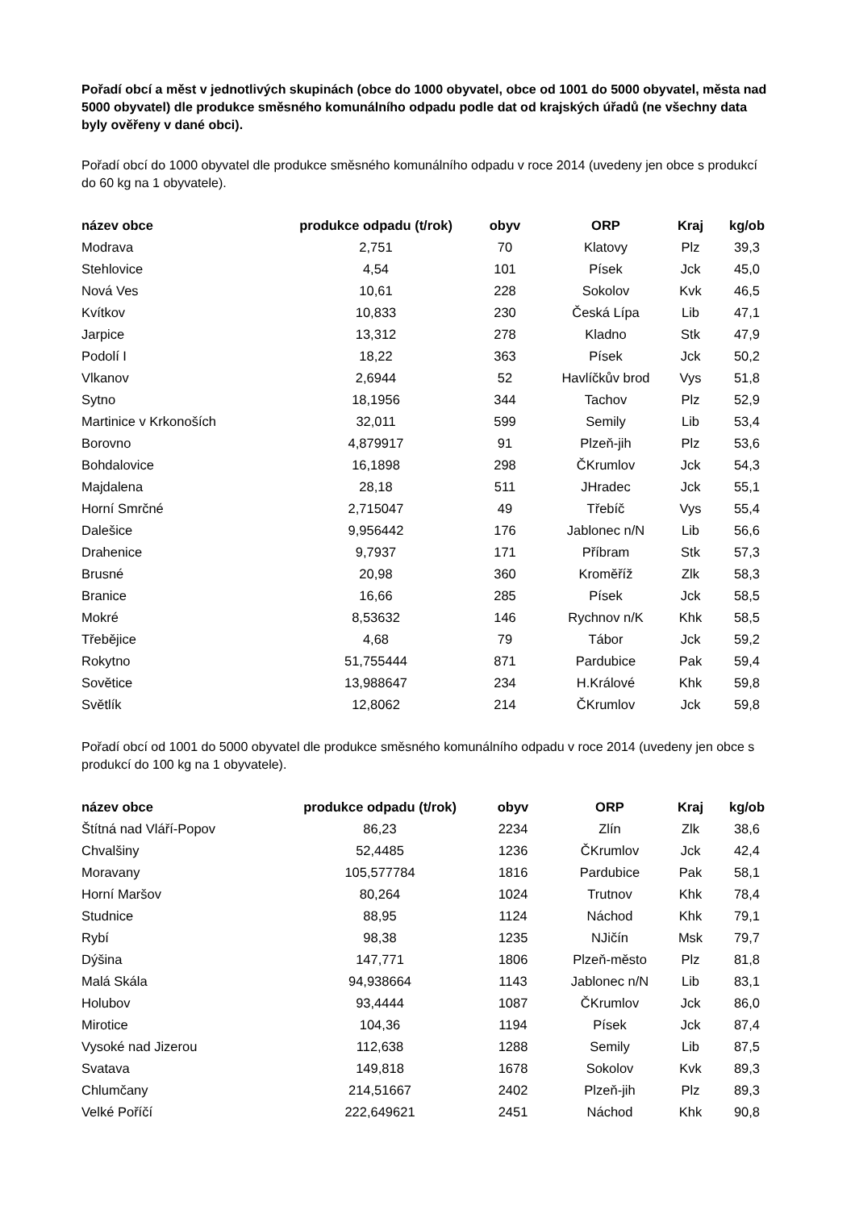Pořadí obcí a měst v jednotlivých skupinách (obce do 1000 obyvatel, obce od 1001 do 5000 obyvatel, města nad 5000 obyvatel) dle produkce směsného komunálního odpadu podle dat od krajských úřadů (ne všechny data byly ověřeny v dané obci).
Pořadí obcí do 1000 obyvatel dle produkce směsného komunálního odpadu v roce 2014 (uvedeny jen obce s produkcí do 60 kg na 1 obyvatele).
| název obce | produkce odpadu (t/rok) | obyv | ORP | Kraj | kg/ob |
| --- | --- | --- | --- | --- | --- |
| Modrava | 2,751 | 70 | Klatovy | Plz | 39,3 |
| Stehlovice | 4,54 | 101 | Písek | Jck | 45,0 |
| Nová Ves | 10,61 | 228 | Sokolov | Kvk | 46,5 |
| Kvítkov | 10,833 | 230 | Česká Lípa | Lib | 47,1 |
| Jarpice | 13,312 | 278 | Kladno | Stk | 47,9 |
| Podolí I | 18,22 | 363 | Písek | Jck | 50,2 |
| Vlkanov | 2,6944 | 52 | Havlíčkův brod | Vys | 51,8 |
| Sytno | 18,1956 | 344 | Tachov | Plz | 52,9 |
| Martinice v Krkonoších | 32,011 | 599 | Semily | Lib | 53,4 |
| Borovno | 4,879917 | 91 | Plzeň-jih | Plz | 53,6 |
| Bohdalovice | 16,1898 | 298 | ČKrumlov | Jck | 54,3 |
| Majdalena | 28,18 | 511 | JHradec | Jck | 55,1 |
| Horní Smrčné | 2,715047 | 49 | Třebíč | Vys | 55,4 |
| Dalešice | 9,956442 | 176 | Jablonec n/N | Lib | 56,6 |
| Drahenice | 9,7937 | 171 | Příbram | Stk | 57,3 |
| Brusné | 20,98 | 360 | Kroměříž | Zlk | 58,3 |
| Branice | 16,66 | 285 | Písek | Jck | 58,5 |
| Mokré | 8,53632 | 146 | Rychnov n/K | Khk | 58,5 |
| Třebějice | 4,68 | 79 | Tábor | Jck | 59,2 |
| Rokytno | 51,755444 | 871 | Pardubice | Pak | 59,4 |
| Sovětice | 13,988647 | 234 | H.Králové | Khk | 59,8 |
| Světlík | 12,8062 | 214 | ČKrumlov | Jck | 59,8 |
Pořadí obcí od 1001 do 5000 obyvatel dle produkce směsného komunálního odpadu v roce 2014 (uvedeny jen obce s produkcí do 100 kg na 1 obyvatele).
| název obce | produkce odpadu (t/rok) | obyv | ORP | Kraj | kg/ob |
| --- | --- | --- | --- | --- | --- |
| Štítná nad Vláří-Popov | 86,23 | 2234 | Zlín | Zlk | 38,6 |
| Chvalšiny | 52,4485 | 1236 | ČKrumlov | Jck | 42,4 |
| Moravany | 105,577784 | 1816 | Pardubice | Pak | 58,1 |
| Horní Maršov | 80,264 | 1024 | Trutnov | Khk | 78,4 |
| Studnice | 88,95 | 1124 | Náchod | Khk | 79,1 |
| Rybí | 98,38 | 1235 | NJičín | Msk | 79,7 |
| Dýšina | 147,771 | 1806 | Plzeň-město | Plz | 81,8 |
| Malá Skála | 94,938664 | 1143 | Jablonec n/N | Lib | 83,1 |
| Holubov | 93,4444 | 1087 | ČKrumlov | Jck | 86,0 |
| Mirotice | 104,36 | 1194 | Písek | Jck | 87,4 |
| Vysoké nad Jizerou | 112,638 | 1288 | Semily | Lib | 87,5 |
| Svatava | 149,818 | 1678 | Sokolov | Kvk | 89,3 |
| Chlumčany | 214,51667 | 2402 | Plzeň-jih | Plz | 89,3 |
| Velké Poříčí | 222,649621 | 2451 | Náchod | Khk | 90,8 |